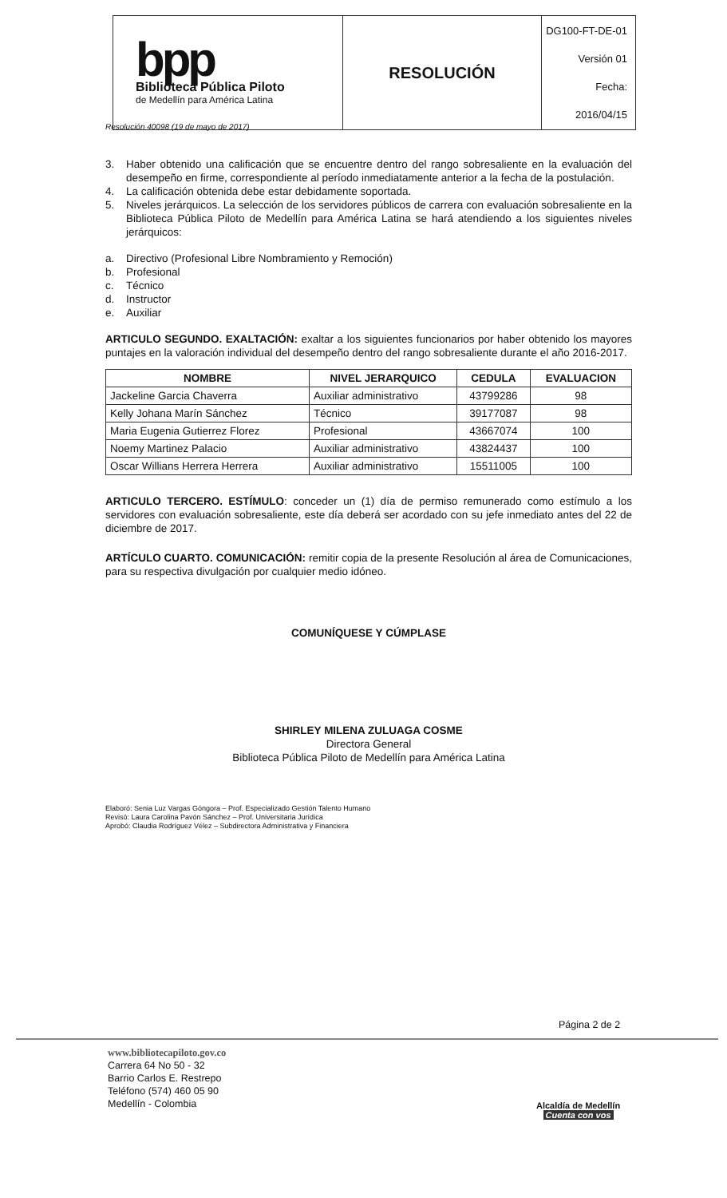| bpp Biblioteca Pública Piloto de Medellín para América Latina | RESOLUCIÓN | DG100-FT-DE-01 Versión 01 Fecha: 2016/04/15 |
Resolución 40098 (19 de mayo de 2017)
3. Haber obtenido una calificación que se encuentre dentro del rango sobresaliente en la evaluación del desempeño en firme, correspondiente al período inmediatamente anterior a la fecha de la postulación.
4. La calificación obtenida debe estar debidamente soportada.
5. Niveles jerárquicos. La selección de los servidores públicos de carrera con evaluación sobresaliente en la Biblioteca Pública Piloto de Medellín para América Latina se hará atendiendo a los siguientes niveles jerárquicos:
a. Directivo (Profesional Libre Nombramiento y Remoción)
b. Profesional
c. Técnico
d. Instructor
e. Auxiliar
ARTICULO SEGUNDO. EXALTACIÓN: exaltar a los siguientes funcionarios por haber obtenido los mayores puntajes en la valoración individual del desempeño dentro del rango sobresaliente durante el año 2016-2017.
| NOMBRE | NIVEL JERARQUICO | CEDULA | EVALUACION |
| --- | --- | --- | --- |
| Jackeline Garcia Chaverra | Auxiliar administrativo | 43799286 | 98 |
| Kelly Johana Marín Sánchez | Técnico | 39177087 | 98 |
| Maria Eugenia Gutierrez Florez | Profesional | 43667074 | 100 |
| Noemy Martinez Palacio | Auxiliar administrativo | 43824437 | 100 |
| Oscar Willians Herrera Herrera | Auxiliar administrativo | 15511005 | 100 |
ARTICULO TERCERO. ESTÍMULO: conceder un (1) día de permiso remunerado como estímulo a los servidores con evaluación sobresaliente, este día deberá ser acordado con su jefe inmediato antes del 22 de diciembre de 2017.
ARTÍCULO CUARTO. COMUNICACIÓN: remitir copia de la presente Resolución al área de Comunicaciones, para su respectiva divulgación por cualquier medio idóneo.
COMUNÍQUESE Y CÚMPLASE
SHIRLEY MILENA ZULUAGA COSME
Directora General
Biblioteca Pública Piloto de Medellín para América Latina
Elaboró: Senia Luz Vargas Góngora – Prof. Especializado Gestión Talento Humano
Revisó: Laura Carolina Pavón Sánchez – Prof. Universitaria Jurídica
Aprobó: Claudia Rodríguez Vélez – Subdirectora Administrativa y Financiera
Página 2 de 2
www.bibliotecapiloto.gov.co
Carrera 64 No 50 - 32
Barrio Carlos E. Restrepo
Teléfono (574) 460 05 90
Medellín - Colombia
Alcaldía de Medellín
Cuenta con vos